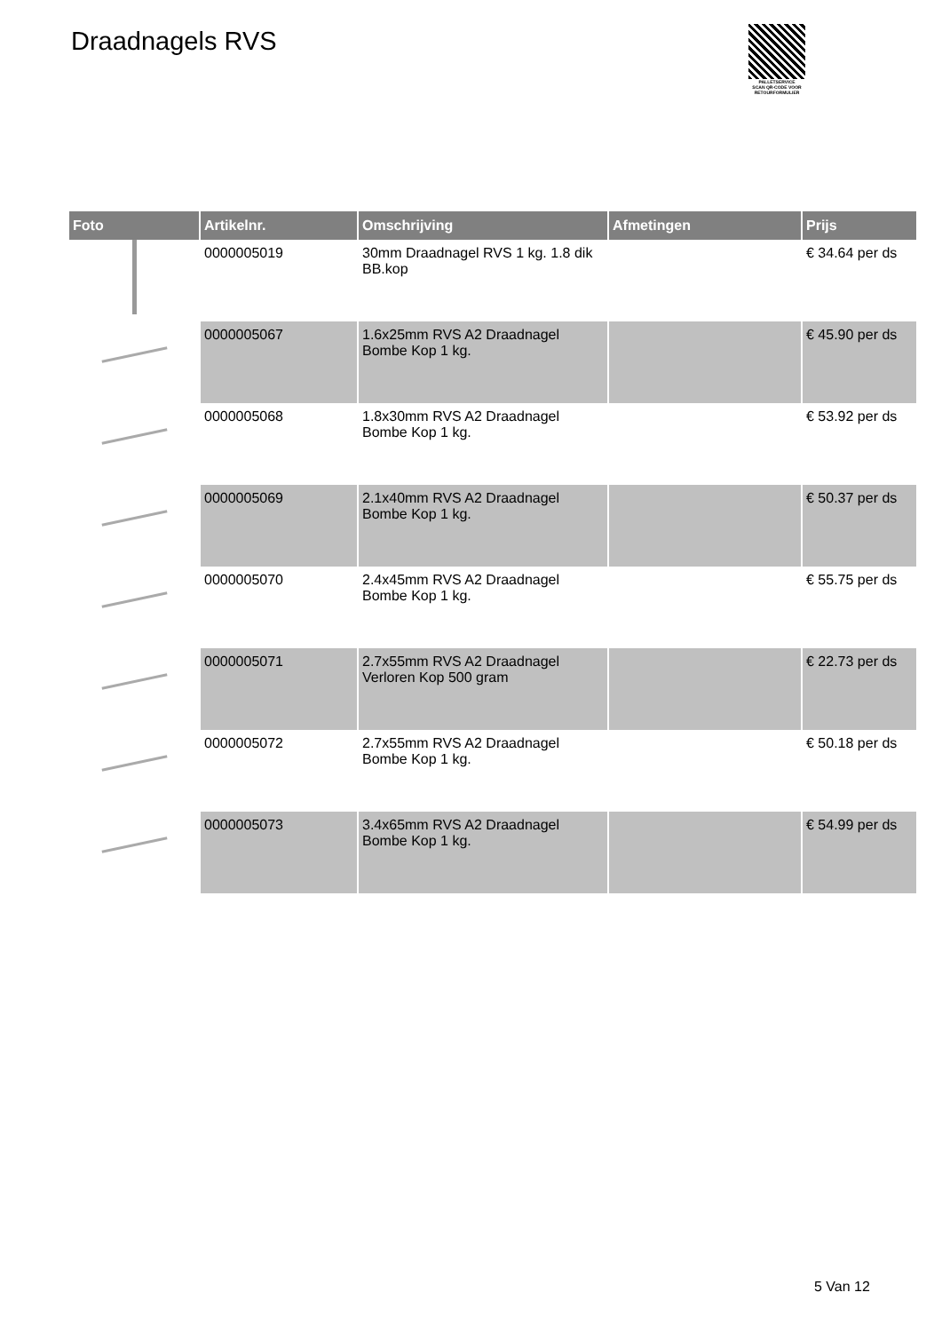Draadnagels RVS
PALLETSERVICE
SCAN QR-CODE VOOR RETOURFORMULIER
| Foto | Artikelnr. | Omschrijving | Afmetingen | Prijs |
| --- | --- | --- | --- | --- |
| | 0000005019 | 30mm Draadnagel RVS 1 kg. 1.8 dik BB.kop | | € 34.64 per ds |
| | 0000005067 | 1.6x25mm RVS A2 Draadnagel Bombe Kop 1 kg. | | € 45.90 per ds |
| | 0000005068 | 1.8x30mm RVS A2 Draadnagel Bombe Kop 1 kg. | | € 53.92 per ds |
| | 0000005069 | 2.1x40mm RVS A2 Draadnagel Bombe Kop 1 kg. | | € 50.37 per ds |
| | 0000005070 | 2.4x45mm RVS A2 Draadnagel Bombe Kop 1 kg. | | € 55.75 per ds |
| | 0000005071 | 2.7x55mm RVS A2 Draadnagel Verloren Kop 500 gram | | € 22.73 per ds |
| | 0000005072 | 2.7x55mm RVS A2 Draadnagel Bombe Kop 1 kg. | | € 50.18 per ds |
| | 0000005073 | 3.4x65mm RVS A2 Draadnagel Bombe Kop 1 kg. | | € 54.99 per ds |
5 Van 12